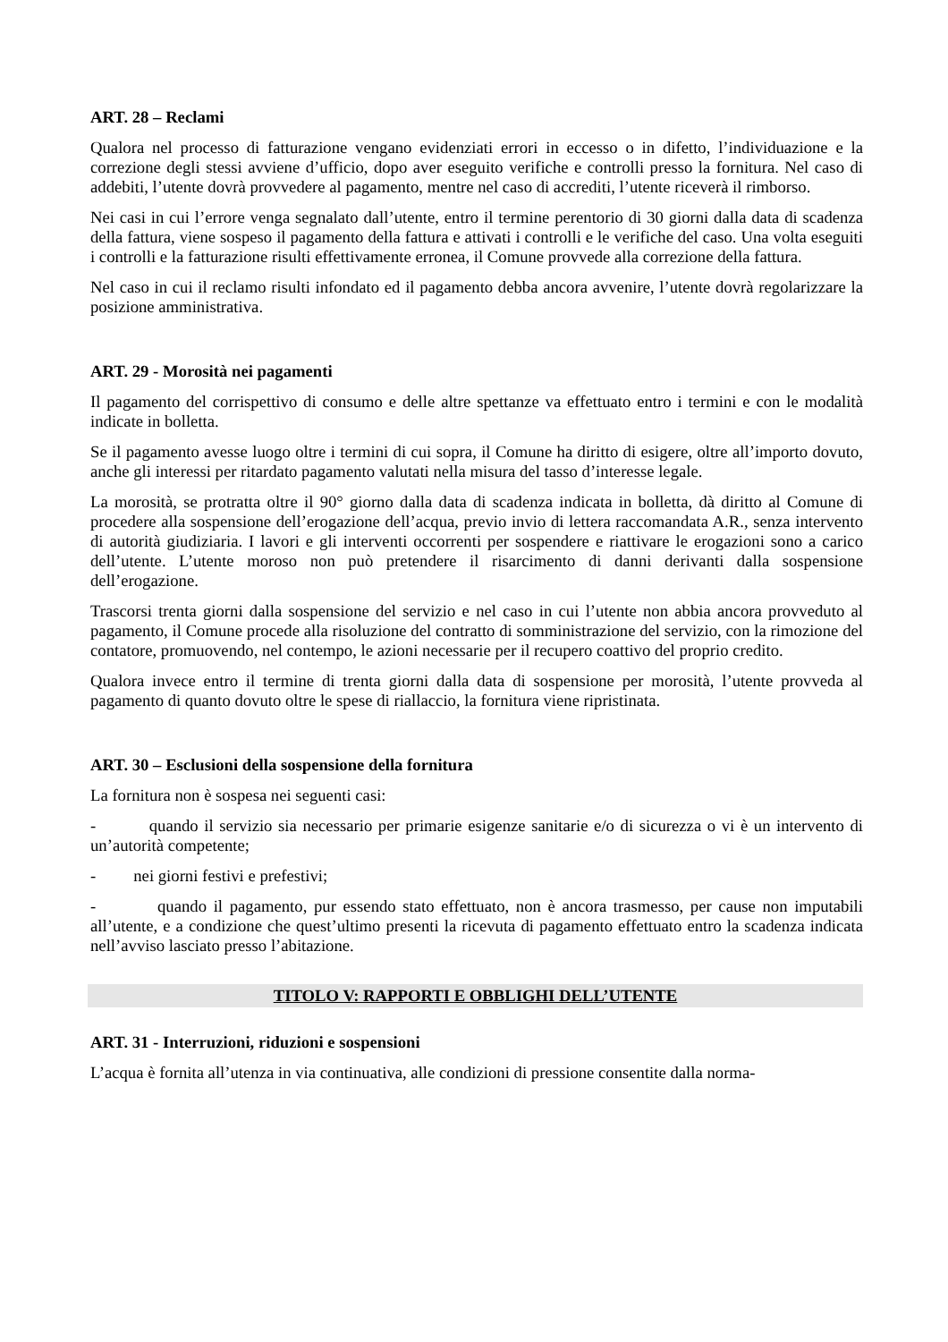ART. 28 – Reclami
Qualora nel processo di fatturazione vengano evidenziati errori in eccesso o in difetto, l’individuazione e la correzione degli stessi avviene d’ufficio, dopo aver eseguito verifiche e controlli presso la fornitura. Nel caso di addebiti, l’utente dovrà provvedere al pagamento, mentre nel caso di accrediti, l’utente riceverà il rimborso.
Nei casi in cui l’errore venga segnalato dall’utente, entro il termine perentorio di 30 giorni dalla data di scadenza della fattura, viene sospeso il pagamento della fattura e attivati i controlli e le verifiche del caso. Una volta eseguiti i controlli e la fatturazione risulti effettivamente erronea, il Comune provvede alla correzione della fattura.
Nel caso in cui il reclamo risulti infondato ed il pagamento debba ancora avvenire, l’utente dovrà regolarizzare la posizione amministrativa.
ART. 29 - Morosità nei pagamenti
Il pagamento del corrispettivo di consumo e delle altre spettanze va effettuato entro i termini e con le modalità indicate in bolletta.
Se il pagamento avesse luogo oltre i termini di cui sopra, il Comune ha diritto di esigere, oltre all’importo dovuto, anche gli interessi per ritardato pagamento valutati nella misura del tasso d’interesse legale.
La morosità, se protratta oltre il 90° giorno dalla data di scadenza indicata in bolletta, dà diritto al Comune di procedere alla sospensione dell’erogazione dell’acqua, previo invio di lettera raccomandata A.R., senza intervento di autorità giudiziaria. I lavori e gli interventi occorrenti per sospendere e riattivare le erogazioni sono a carico dell’utente. L’utente moroso non può pretendere il risarcimento di danni derivanti dalla sospensione dell’erogazione.
Trascorsi trenta giorni dalla sospensione del servizio e nel caso in cui l’utente non abbia ancora provveduto al pagamento, il Comune procede alla risoluzione del contratto di somministrazione del servizio, con la rimozione del contatore, promuovendo, nel contempo, le azioni necessarie per il recupero coattivo del proprio credito.
Qualora invece entro il termine di trenta giorni dalla data di sospensione per morosità, l’utente provveda al pagamento di quanto dovuto oltre le spese di riallaccio, la fornitura viene ripristinata.
ART. 30 – Esclusioni della sospensione della fornitura
La fornitura non è sospesa nei seguenti casi:
- quando il servizio sia necessario per primarie esigenze sanitarie e/o di sicurezza o vi è un intervento di un’autorità competente;
- nei giorni festivi e prefestivi;
- quando il pagamento, pur essendo stato effettuato, non è ancora trasmesso, per cause non imputabili all’utente, e a condizione che quest’ultimo presenti la ricevuta di pagamento effettuato entro la scadenza indicata nell’avviso lasciato presso l’abitazione.
TITOLO V: RAPPORTI E OBBLIGHI DELL’UTENTE
ART. 31 - Interruzioni, riduzioni e sospensioni
L’acqua è fornita all’utenza in via continuativa, alle condizioni di pressione consentite dalla norma-